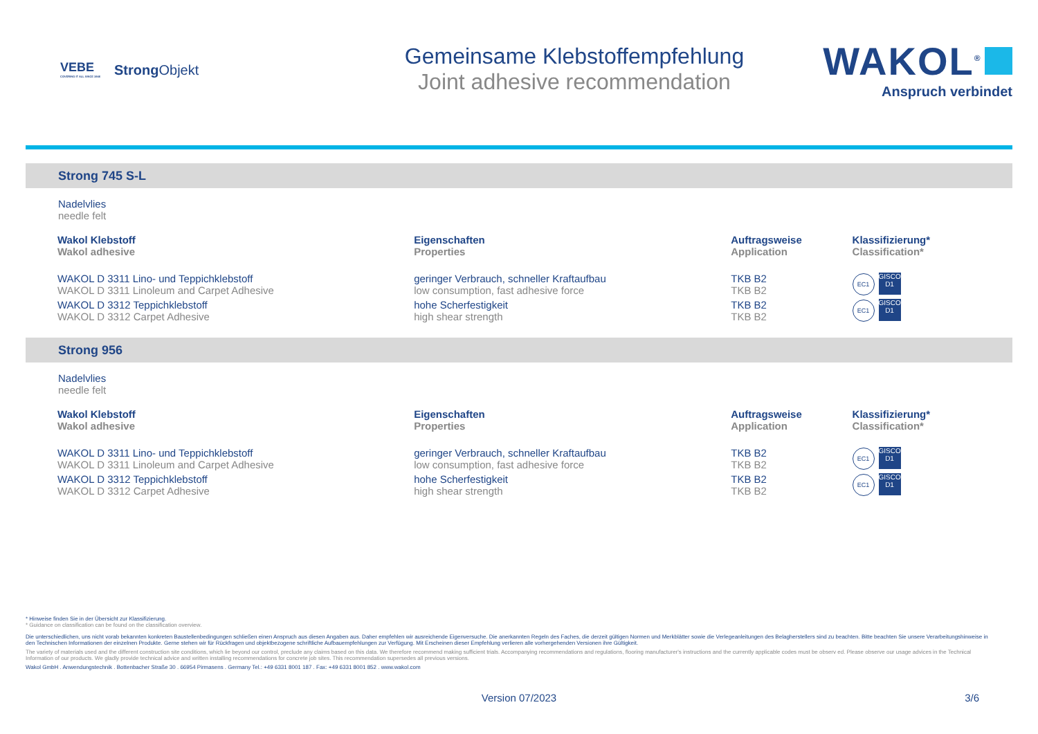VEBE
COVERING IT ALL SINCE 1946
Strong Objekt
Gemeinsame Klebstoffempfehlung
Joint adhesive recommendation
WAKOL<sup>®</sup>
Anspruch verbindet
Strong 745 S-L
Nadelvlies
needle felt
| Wakol Klebstoff Wakol adhesive | Eigenschaften Properties | Auftragsweise Application | Klassifizierung* Classification* |
| --- | --- | --- | --- |
| WAKOL D 3311 Lino- und Teppichklebstoff WAKOL D 3311 Linoleum and Carpet Adhesive | geringer Verbrauch, schneller Kraftaufbau low consumption, fast adhesive force | TKB B2 TKB B2 | EC1 GISCODE D1 |
| WAKOL D 3312 Teppichklebstoff WAKOL D 3312 Carpet Adhesive | hohe Scherfestigkeit high shear strength | TKB B2 TKB B2 | EC1 GISCODE D1 |
Strong 956
Nadelvlies
needle felt
| Wakol Klebstoff Wakol adhesive | Eigenschaften Properties | Auftragsweise Application | Klassifizierung* Classification* |
| --- | --- | --- | --- |
| WAKOL D 3311 Lino- und Teppichklebstoff WAKOL D 3311 Linoleum and Carpet Adhesive | geringer Verbrauch, schneller Kraftaufbau low consumption, fast adhesive force | TKB B2 TKB B2 | EC1 GISCODE D1 |
| WAKOL D 3312 Teppichklebstoff WAKOL D 3312 Carpet Adhesive | hohe Scherfestigkeit high shear strength | TKB B2 TKB B2 | EC1 GISCODE D1 |
* Hinweise finden Sie in der Übersicht zur Klassifizierung.
* Guidance on classification can be found on the classification overview.
Die unterschiedlichen, uns nicht vorab bekannten konkreten Baustellenbedingungen schließen einen Anspruch aus diesen Angaben aus. Daher empfehlen wir ausreichende Eigenversuche. Die anerkannten Regeln des Faches, die derzeit gültigen Normen und Merkblätter sowie die Verlegeanleitungen des Belagherstellers sind zu beachten. Bitte beachten Sie unsere Verarbeitungshinweise in den Technischen Informationen der einzelnen Produkte. Gerne stehen wir für Rückfragen und objektbezogene schriftliche Aufbauempfehlungen zur Verfügung. Mit Erscheinen dieser Empfehlung verlieren alle vorhergehenden Versionen ihre Gültigkeit.
The variety of materials used and the different construction site conditions, which lie beyond our control, preclude any claims based on this data. We therefore recommend making sufficient trials. Accompanying recommendations and regulations, flooring manufacturer's instructions and the currently applicable codes must be observ ed. Please observe our usage advices in the Technical Information of our products. We gladly provide technical advice and written installing recommendations for concrete job sites. This recommendation supersedes all previous versions.
Wakol GmbH . Anwendungstechnik . Bottenbacher Straße 30 . 66954 Pirmasens . Germany Tel.: +49 6331 8001 187 . Fax: +49 6331 8001 852 . www.wakol.com
Version 07/2023 3/6